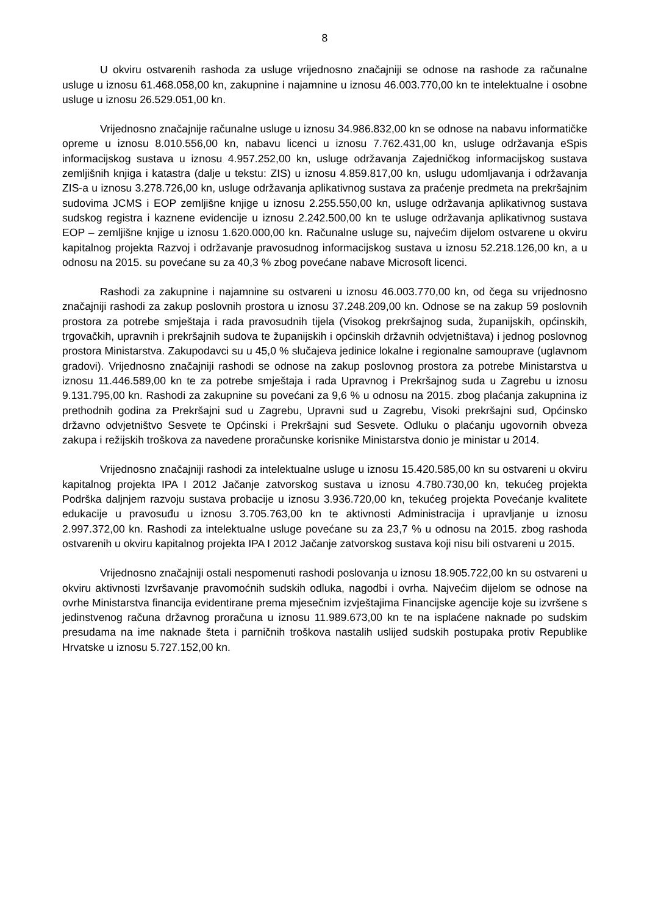8
U okviru ostvarenih rashoda za usluge vrijednosno značajniji se odnose na rashode za računalne usluge u iznosu 61.468.058,00 kn, zakupnine i najamnine u iznosu 46.003.770,00 kn te intelektualne i osobne usluge u iznosu 26.529.051,00 kn.
Vrijednosno značajnije računalne usluge u iznosu 34.986.832,00 kn se odnose na nabavu informatičke opreme u iznosu 8.010.556,00 kn, nabavu licenci u iznosu 7.762.431,00 kn, usluge održavanja eSpis informacijskog sustava u iznosu 4.957.252,00 kn, usluge održavanja Zajedničkog informacijskog sustava zemljišnih knjiga i katastra (dalje u tekstu: ZIS) u iznosu 4.859.817,00 kn, uslugu udomljavanja i održavanja ZIS-a u iznosu 3.278.726,00 kn, usluge održavanja aplikativnog sustava za praćenje predmeta na prekršajnim sudovima JCMS i EOP zemljišne knjige u iznosu 2.255.550,00 kn, usluge održavanja aplikativnog sustava sudskog registra i kaznene evidencije u iznosu 2.242.500,00 kn te usluge održavanja aplikativnog sustava EOP – zemljišne knjige u iznosu 1.620.000,00 kn. Računalne usluge su, najvećim dijelom ostvarene u okviru kapitalnog projekta Razvoj i održavanje pravosudnog informacijskog sustava u iznosu 52.218.126,00 kn, a u odnosu na 2015. su povećane su za 40,3 % zbog povećane nabave Microsoft licenci.
Rashodi za zakupnine i najamnine su ostvareni u iznosu 46.003.770,00 kn, od čega su vrijednosno značajniji rashodi za zakup poslovnih prostora u iznosu 37.248.209,00 kn. Odnose se na zakup 59 poslovnih prostora za potrebe smještaja i rada pravosudnih tijela (Visokog prekršajnog suda, županijskih, općinskih, trgovačkih, upravnih i prekršajnih sudova te županijskih i općinskih državnih odvjetništava) i jednog poslovnog prostora Ministarstva. Zakupodavci su u 45,0 % slučajeva jedinice lokalne i regionalne samouprave (uglavnom gradovi). Vrijednosno značajniji rashodi se odnose na zakup poslovnog prostora za potrebe Ministarstva u iznosu 11.446.589,00 kn te za potrebe smještaja i rada Upravnog i Prekršajnog suda u Zagrebu u iznosu 9.131.795,00 kn. Rashodi za zakupnine su povećani za 9,6 % u odnosu na 2015. zbog plaćanja zakupnina iz prethodnih godina za Prekršajni sud u Zagrebu, Upravni sud u Zagrebu, Visoki prekršajni sud, Općinsko državno odvjetništvo Sesvete te Općinski i Prekršajni sud Sesvete. Odluku o plaćanju ugovornih obveza zakupa i režijskih troškova za navedene proračunske korisnike Ministarstva donio je ministar u 2014.
Vrijednosno značajniji rashodi za intelektualne usluge u iznosu 15.420.585,00 kn su ostvareni u okviru kapitalnog projekta IPA I 2012 Jačanje zatvorskog sustava u iznosu 4.780.730,00 kn, tekućeg projekta Podrška daljnjem razvoju sustava probacije u iznosu 3.936.720,00 kn, tekućeg projekta Povećanje kvalitete edukacije u pravosuđu u iznosu 3.705.763,00 kn te aktivnosti Administracija i upravljanje u iznosu 2.997.372,00 kn. Rashodi za intelektualne usluge povećane su za 23,7 % u odnosu na 2015. zbog rashoda ostvarenih u okviru kapitalnog projekta IPA I 2012 Jačanje zatvorskog sustava koji nisu bili ostvareni u 2015.
Vrijednosno značajniji ostali nespomenuti rashodi poslovanja u iznosu 18.905.722,00 kn su ostvareni u okviru aktivnosti Izvršavanje pravomoćnih sudskih odluka, nagodbi i ovrha. Najvećim dijelom se odnose na ovrhe Ministarstva financija evidentirane prema mjesečnim izvještajima Financijske agencije koje su izvršene s jedinstvenog računa državnog proračuna u iznosu 11.989.673,00 kn te na isplaćene naknade po sudskim presudama na ime naknade šteta i parničnih troškova nastalih uslijed sudskih postupaka protiv Republike Hrvatske u iznosu 5.727.152,00 kn.